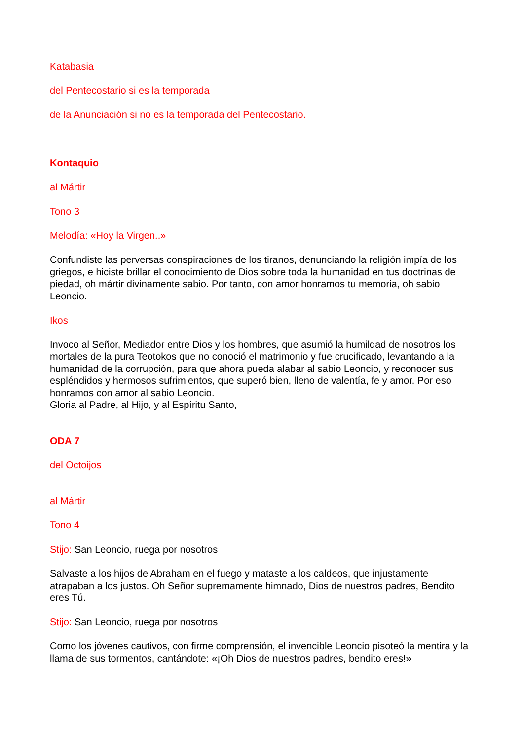Katabasia
del Pentecostario si es la temporada
de la Anunciación si no es la temporada del Pentecostario.
Kontaquio
al Mártir
Tono 3
Melodía: «Hoy la Virgen..»
Confundiste las perversas conspiraciones de los tiranos, denunciando la religión impía de los griegos, e hiciste brillar el conocimiento de Dios sobre toda la humanidad en tus doctrinas de piedad, oh mártir divinamente sabio. Por tanto, con amor honramos tu memoria, oh sabio Leoncio.
Ikos
Invoco al Señor, Mediador entre Dios y los hombres, que asumió la humildad de nosotros los mortales de la pura Teotokos que no conoció el matrimonio y fue crucificado, levantando a la humanidad de la corrupción, para que ahora pueda alabar al sabio Leoncio, y reconocer sus espléndidos y hermosos sufrimientos, que superó bien, lleno de valentía, fe y amor. Por eso honramos con amor al sabio Leoncio.
Gloria al Padre, al Hijo, y al Espíritu Santo,
ODA 7
del Octoijos
al Mártir
Tono 4
Stijo: San Leoncio, ruega por nosotros
Salvaste a los hijos de Abraham en el fuego y mataste a los caldeos, que injustamente atrapaban a los justos. Oh Señor supremamente himnado, Dios de nuestros padres, Bendito eres Tú.
Stijo: San Leoncio, ruega por nosotros
Como los jóvenes cautivos, con firme comprensión, el invencible Leoncio pisoteó la mentira y la llama de sus tormentos, cantándote: «¡Oh Dios de nuestros padres, bendito eres!»